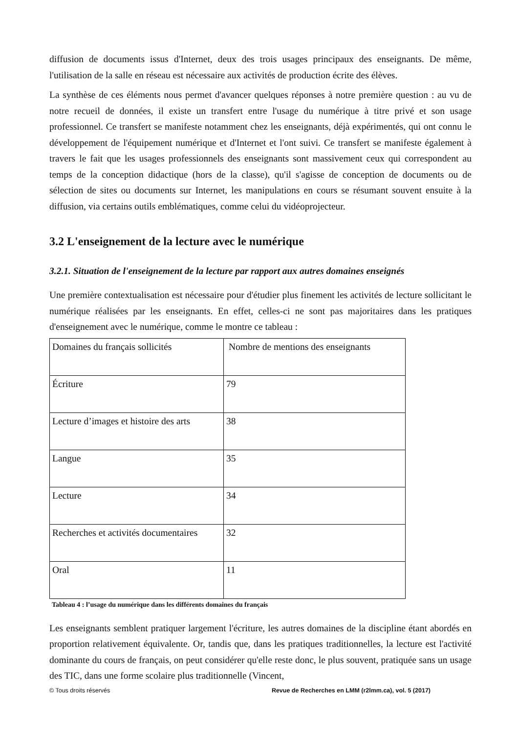diffusion de documents issus d'Internet, deux des trois usages principaux des enseignants. De même, l'utilisation de la salle en réseau est nécessaire aux activités de production écrite des élèves.
La synthèse de ces éléments nous permet d'avancer quelques réponses à notre première question : au vu de notre recueil de données, il existe un transfert entre l'usage du numérique à titre privé et son usage professionnel. Ce transfert se manifeste notamment chez les enseignants, déjà expérimentés, qui ont connu le développement de l'équipement numérique et d'Internet et l'ont suivi. Ce transfert se manifeste également à travers le fait que les usages professionnels des enseignants sont massivement ceux qui correspondent au temps de la conception didactique (hors de la classe), qu'il s'agisse de conception de documents ou de sélection de sites ou documents sur Internet, les manipulations en cours se résumant souvent ensuite à la diffusion, via certains outils emblématiques, comme celui du vidéoprojecteur.
3.2 L'enseignement de la lecture avec le numérique
3.2.1. Situation de l'enseignement de la lecture par rapport aux autres domaines enseignés
Une première contextualisation est nécessaire pour d'étudier plus finement les activités de lecture sollicitant le numérique réalisées par les enseignants. En effet, celles-ci ne sont pas majoritaires dans les pratiques d'enseignement avec le numérique, comme le montre ce tableau :
| Domaines du français sollicités | Nombre de mentions des enseignants |
| Écriture | 79 |
| Lecture d’images et histoire des arts | 38 |
| Langue | 35 |
| Lecture | 34 |
| Recherches et activités documentaires | 32 |
| Oral | 11 |
Tableau 4 : l’usage du numérique dans les différents domaines du français
Les enseignants semblent pratiquer largement l'écriture, les autres domaines de la discipline étant abordés en proportion relativement équivalente. Or, tandis que, dans les pratiques traditionnelles, la lecture est l'activité dominante du cours de français, on peut considérer qu'elle reste donc, le plus souvent, pratiquée sans un usage des TIC, dans une forme scolaire plus traditionnelle (Vincent,
© Tous droits réservés Revue de Recherches en LMM (r2lmm.ca), vol. 5 (2017)